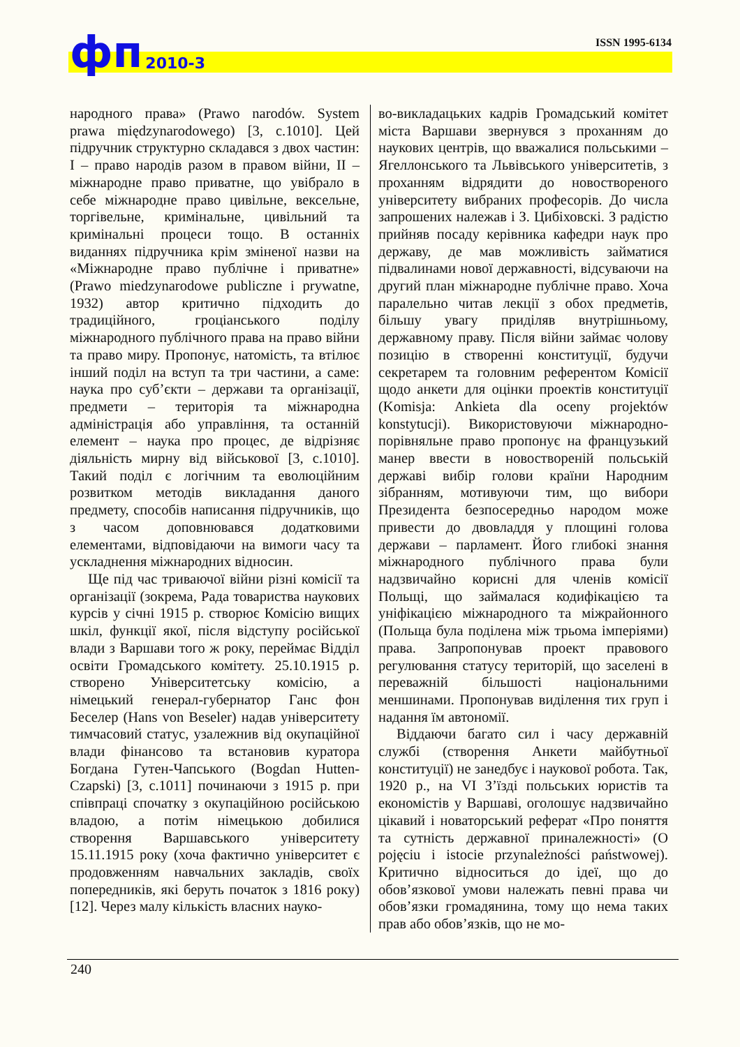фп 2010-3 ISSN 1995-6134
народного права» (Prawo narodów. System prawa międzynarodowego) [3, с.1010]. Цей підручник структурно складався з двох частин: I – право народів разом в правом війни, II – міжнародне право приватне, що увібрало в себе міжнародне право цивільне, вексельне, торгівельне, кримінальне, цивільний та кримінальні процеси тощо. В останніх виданнях підручника крім зміненої назви на «Міжнародне право публічне і приватне» (Prawo miedzynarodowe publiczne i prywatne, 1932) автор критично підходить до традиційного, гроціанського поділу міжнародного публічного права на право війни та право миру. Пропонує, натомість, та втілює інший поділ на вступ та три частини, а саме: наука про суб’єкти – держави та організації, предмети – територія та міжнародна адміністрація або управління, та останній елемент – наука про процес, де відрізняє діяльність мирну від військової [3, с.1010]. Такий поділ є логічним та еволюційним розвитком методів викладання даного предмету, способів написання підручників, що з часом доповнювався додатковими елементами, відповідаючи на вимоги часу та ускладнення міжнародних відносин.
Ще під час триваючої війни різні комісії та організації (зокрема, Рада товариства наукових курсів у січні 1915 р. створює Комісію вищих шкіл, функції якої, після відступу російської влади з Варшави того ж року, переймає Відділ освіти Громадського комітету. 25.10.1915 р. створено Університетську комісію, а німецький генерал-губернатор Ганс фон Беселер (Hans von Beseler) надав університету тимчасовий статус, узалежнив від окупаційної влади фінансово та встановив куратора Богдана Гутен-Чапського (Bogdan Hutten-Czapski) [3, с.1011] починаючи з 1915 р. при співпраці спочатку з окупаційною російською владою, а потім німецькою добилися створення Варшавського університету 15.11.1915 року (хоча фактично університет є продовженням навчальних закладів, своїх попередників, які беруть початок з 1816 року) [12]. Через малу кількість власних науко-
во-викладацьких кадрів Громадський комітет міста Варшави звернувся з проханням до наукових центрів, що вважалися польськими – Ягеллонського та Львівського університетів, з проханням відрядити до новоствореного університету вибраних професорів. До числа запрошених належав і З. Цибіховскі. З радістю прийняв посаду керівника кафедри наук про державу, де мав можливість займатися підвалинами нової державності, відсуваючи на другий план міжнародне публічне право. Хоча паралельно читав лекції з обох предметів, більшу увагу приділяв внутрішньому, державному праву. Після війни займає чолову позицію в створенні конституції, будучи секретарем та головним референтом Комісії щодо анкети для оцінки проектів конституції (Komisja: Ankieta dla oceny projektów konstytucji). Використовуючи міжнародно-порівняльне право пропонує на французький манер ввести в новоствореній польській державі вибір голови країни Народним зібранням, мотивуючи тим, що вибори Президента безпосередньо народом може привести до двовладдя у площині голова держави – парламент. Його глибокі знання міжнародного публічного права були надзвичайно корисні для членів комісії Польщі, що займалася кодифікацією та уніфікацією міжнародного та міжрайонного (Польща була поділена між трьома імперіями) права. Запропонував проект правового регулювання статусу територій, що заселені в переважній більшості національними меншинами. Пропонував виділення тих груп і надання їм автономії.
Віддаючи багато сил і часу державній службі (створення Анкети майбутньої конституції) не занедбує і наукової робота. Так, 1920 р., на VI З’їзді польських юристів та економістів у Варшаві, оголошує надзвичайно цікавий і новаторський реферат «Про поняття та сутність державної приналежності» (O pojęciu i istocie przynależności państwowej). Критично відноситься до ідеї, що до обов’язкової умови належать певні права чи обов’язки громадянина, тому що нема таких прав або обов’язків, що не мо-
240